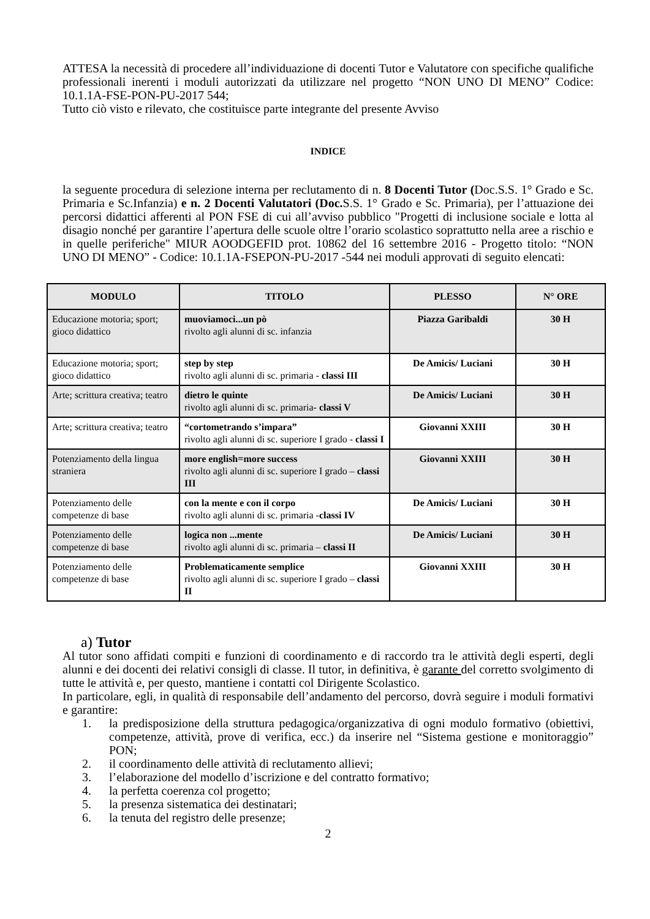ATTESA la necessità di procedere all’individuazione di docenti Tutor e Valutatore con specifiche qualifiche professionali inerenti i moduli autorizzati da utilizzare nel progetto “NON UNO DI MENO” Codice: 10.1.1A-FSE-PON-PU-2017 544;
Tutto ciò visto e rilevato, che costituisce parte integrante del presente Avviso
INDICE
la seguente procedura di selezione interna per reclutamento di n. 8 Docenti Tutor (Doc.S.S. 1° Grado e Sc. Primaria e Sc.Infanzia) e n. 2 Docenti Valutatori (Doc. S.S. 1° Grado e Sc. Primaria), per l’attuazione dei percorsi didattici afferenti al PON FSE di cui all’avviso pubblico "Progetti di inclusione sociale e lotta al disagio nonché per garantire l’apertura delle scuole oltre l’orario scolastico soprattutto nella aree a rischio e in quelle periferiche" MIUR AOODGEFID prot. 10862 del 16 settembre 2016 - Progetto titolo: “NON UNO DI MENO” - Codice: 10.1.1A-FSEPON-PU-2017 -544 nei moduli approvati di seguito elencati:
| MODULO | TITOLO | PLESSO | N° ORE |
| --- | --- | --- | --- |
| Educazione motoria; sport; gioco didattico | muoviamoci...un pò rivolto agli alunni di sc. infanzia | Piazza Garibaldi | 30 H |
| Educazione motoria; sport; gioco didattico | step by step rivolto agli alunni di sc. primaria - classi III | De Amicis/ Luciani | 30 H |
| Arte; scrittura creativa; teatro | dietro le quinte rivolto agli alunni di sc. primaria- classi V | De Amicis/ Luciani | 30 H |
| Arte; scrittura creativa; teatro | “cortometrando s’impara” rivolto agli alunni di sc. superiore I grado - classi I | Giovanni XXIII | 30 H |
| Potenziamento della lingua straniera | more english=more success rivolto agli alunni di sc. superiore I grado – classi III | Giovanni XXIII | 30 H |
| Potenziamento delle competenze di base | con la mente e con il corpo rivolto agli alunni di sc. primaria - classi IV | De Amicis/ Luciani | 30 H |
| Potenziamento delle competenze di base | logica non ...mente rivolto agli alunni di sc. primaria – classi II | De Amicis/ Luciani | 30 H |
| Potenziamento delle competenze di base | Problematicamente semplice rivolto agli alunni di sc. superiore I grado – classi II | Giovanni XXIII | 30 H |
a) Tutor
Al tutor sono affidati compiti e funzioni di coordinamento e di raccordo tra le attività degli esperti, degli alunni e dei docenti dei relativi consigli di classe. Il tutor, in definitiva, è garante del corretto svolgimento di tutte le attività e, per questo, mantiene i contatti col Dirigente Scolastico.
In particolare, egli, in qualità di responsabile dell’andamento del percorso, dovrà seguire i moduli formativi e garantire:
1. la predisposizione della struttura pedagogica/organizzativa di ogni modulo formativo (obiettivi, competenze, attività, prove di verifica, ecc.) da inserire nel “Sistema gestione e monitoraggio” PON;
2. il coordinamento delle attività di reclutamento allievi;
3. l’elaborazione del modello d’iscrizione e del contratto formativo;
4. la perfetta coerenza col progetto;
5. la presenza sistematica dei destinatari;
6. la tenuta del registro delle presenze;
2